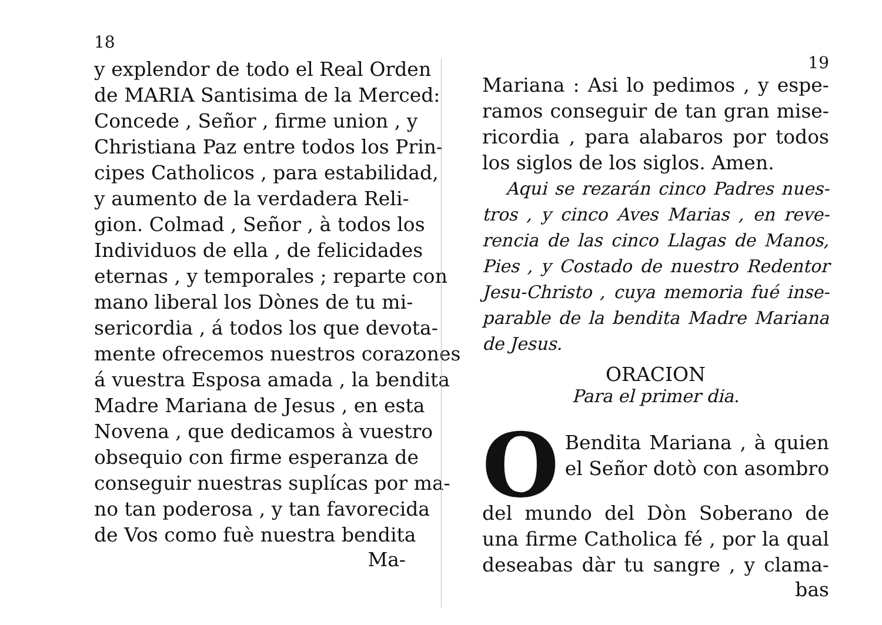18
y explendor de todo el Real Orden
de MARIA Santisima de la Merced:
Concede , Señor , firme union , y
Christiana Paz entre todos los Prin-
cipes Catholicos , para estabilidad,
y aumento de la verdadera Reli-
gion. Colmad , Señor , à todos los
Individuos de ella , de felicidades
eternas , y temporales ; reparte con
mano liberal los Dònes de tu mi-
sericordia , á todos los que devota-
mente ofrecemos nuestros corazones
á vuestra Esposa amada , la bendita
Madre Mariana de Jesus , en esta
Novena , que dedicamos à vuestro
obsequio con firme esperanza de
conseguir nuestras suplícas por ma-
no tan poderosa , y tan favorecida
de Vos como fuè nuestra bendita
Ma-
19
Mariana : Asi lo pedimos , y espe-
ramos conseguir de tan gran mise-
ricordia , para alabaros por todos
los siglos de los siglos. Amen.
Aqui se rezarán cinco Padres nues-
tros , y cinco Aves Marias , en reve-
rencia de las cinco Llagas de Manos,
Pies , y Costado de nuestro Redentor
Jesu-Christo , cuya memoria fué inse-
parable de la bendita Madre Mariana
de Jesus.
ORACION
Para el primer dia.
O
Bendita Mariana , à quien
el Señor dotò con asombro
del mundo del Dòn Soberano de
una firme Catholica fé , por la qual
deseabas dàr tu sangre , y clama-
bas